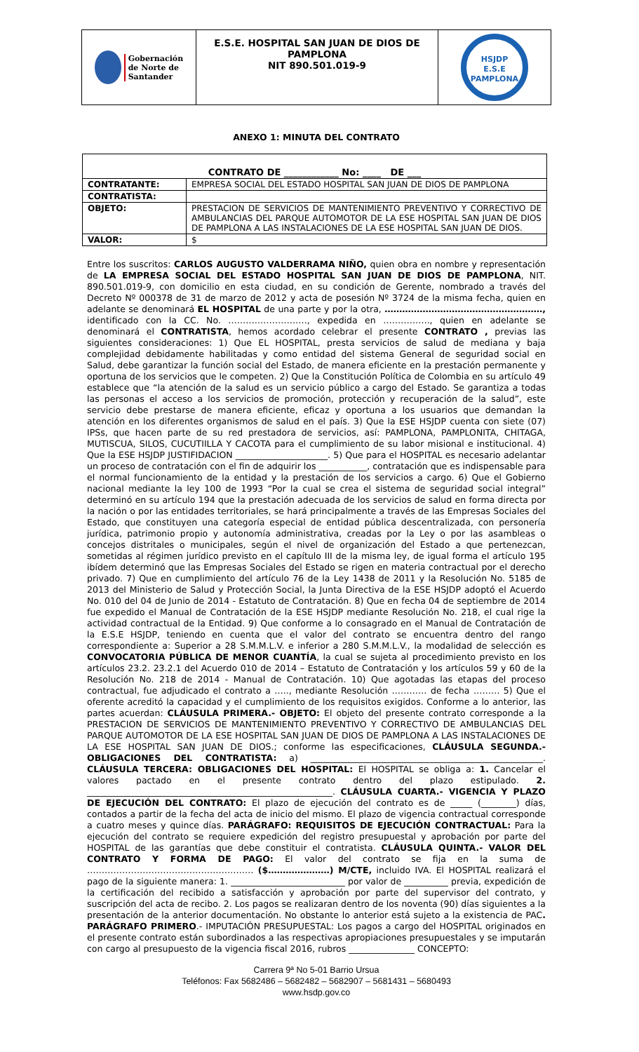| Gobernación de Norte de Santander | E.S.E. HOSPITAL SAN JUAN DE DIOS DE PAMPLONA NIT 890.501.019-9 | HSJDP E.S.E PAMPLONA |
ANEXO 1: MINUTA DEL CONTRATO
| CONTRATO DE ____________ No: ____ DE ___ | |
| CONTRATANTE: | EMPRESA SOCIAL DEL ESTADO HOSPITAL SAN JUAN DE DIOS DE PAMPLONA |
| CONTRATISTA: | |
| OBJETO: | PRESTACION DE SERVICIOS DE MANTENIMIENTO PREVENTIVO Y CORRECTIVO DE AMBULANCIAS DEL PARQUE AUTOMOTOR DE LA ESE HOSPITAL SAN JUAN DE DIOS DE PAMPLONA A LAS INSTALACIONES DE LA ESE HOSPITAL SAN JUAN DE DIOS. |
| VALOR: | $ |
Entre los suscritos: CARLOS AUGUSTO VALDERRAMA NIÑO, quien obra en nombre y representación de LA EMPRESA SOCIAL DEL ESTADO HOSPITAL SAN JUAN DE DIOS DE PAMPLONA, NIT. 890.501.019-9, con domicilio en esta ciudad, en su condición de Gerente, nombrado a través del Decreto Nº 000378 de 31 de marzo de 2012 y acta de posesión Nº 3724 de la misma fecha, quien en adelante se denominará EL HOSPITAL de una parte y por la otra, ………………………………………………, identificado con la CC. No. ………………………, expedida en ……………., quien en adelante se denominará el CONTRATISTA, hemos acordado celebrar el presente CONTRATO , previas las siguientes consideraciones: 1) Que EL HOSPITAL, presta servicios de salud de mediana y baja complejidad debidamente habilitadas y como entidad del sistema General de seguridad social en Salud, debe garantizar la función social del Estado, de manera eficiente en la prestación permanente y oportuna de los servicios que le competen. 2) Que la Constitución Política de Colombia en su artículo 49 establece que “la atención de la salud es un servicio público a cargo del Estado. Se garantiza a todas las personas el acceso a los servicios de promoción, protección y recuperación de la salud”, este servicio debe prestarse de manera eficiente, eficaz y oportuna a los usuarios que demandan la atención en los diferentes organismos de salud en el país. 3) Que la ESE HSJDP cuenta con siete (07) IPSs, que hacen parte de su red prestadora de servicios, así: PAMPLONA, PAMPLONITA, CHITAGA, MUTISCUA, SILOS, CUCUTIILLA Y CACOTA para el cumplimiento de su labor misional e institucional. 4) Que la ESE HSJDP JUSTIFIDACION _____________________. 5) Que para el HOSPITAL es necesario adelantar un proceso de contratación con el fin de adquirir los ___________, contratación que es indispensable para el normal funcionamiento de la entidad y la prestación de los servicios a cargo. 6) Que el Gobierno nacional mediante la ley 100 de 1993 “Por la cual se crea el sistema de seguridad social integral” determinó en su artículo 194 que la prestación adecuada de los servicios de salud en forma directa por la nación o por las entidades territoriales, se hará principalmente a través de las Empresas Sociales del Estado, que constituyen una categoría especial de entidad pública descentralizada, con personería jurídica, patrimonio propio y autonomía administrativa, creadas por la Ley o por las asambleas o concejos distritales o municipales, según el nivel de organización del Estado a que pertenezcan, sometidas al régimen jurídico previsto en el capítulo III de la misma ley, de igual forma el artículo 195 ibídem determinó que las Empresas Sociales del Estado se rigen en materia contractual por el derecho privado. 7) Que en cumplimiento del artículo 76 de la Ley 1438 de 2011 y la Resolución No. 5185 de 2013 del Ministerio de Salud y Protección Social, la Junta Directiva de la ESE HSJDP adoptó el Acuerdo No. 010 del 04 de Junio de 2014 - Estatuto de Contratación. 8) Que en fecha 04 de septiembre de 2014 fue expedido el Manual de Contratación de la ESE HSJDP mediante Resolución No. 218, el cual rige la actividad contractual de la Entidad. 9) Que conforme a lo consagrado en el Manual de Contratación de la E.S.E HSJDP, teniendo en cuenta que el valor del contrato se encuentra dentro del rango correspondiente a: Superior a 28 S.M.M.L.V. e inferior a 280 S.M.M.L.V., la modalidad de selección es CONVOCATORIA PÚBLICA DE MENOR CUANTÍA, la cual se sujeta al procedimiento previsto en los artículos 23.2. 23.2.1 del Acuerdo 010 de 2014 – Estatuto de Contratación y los artículos 59 y 60 de la Resolución No. 218 de 2014 - Manual de Contratación. 10) Que agotadas las etapas del proceso contractual, fue adjudicado el contrato a ….., mediante Resolución ………… de fecha ……… 5) Que el oferente acreditó la capacidad y el cumplimiento de los requisitos exigidos. Conforme a lo anterior, las partes acuerdan: CLÁUSULA PRIMERA.- OBJETO: El objeto del presente contrato corresponde a la PRESTACION DE SERVICIOS DE MANTENIMIENTO PREVENTIVO Y CORRECTIVO DE AMBULANCIAS DEL PARQUE AUTOMOTOR DE LA ESE HOSPITAL SAN JUAN DE DIOS DE PAMPLONA A LAS INSTALACIONES DE LA ESE HOSPITAL SAN JUAN DE DIOS.; conforme las especificaciones, CLÁUSULA SEGUNDA.- OBLIGACIONES DEL CONTRATISTA: a) _____________________________________________________. CLÁUSULA TERCERA: OBLIGACIONES DEL HOSPITAL: El HOSPITAL se obliga a: 1. Cancelar el valores pactado en el presente contrato dentro del plazo estipulado. 2. ________________________________________________________. CLÁUSULA CUARTA.- VIGENCIA Y PLAZO DE EJECUCIÓN DEL CONTRATO: El plazo de ejecución del contrato es de _____ (________) días, contados a partir de la fecha del acta de inicio del mismo. El plazo de vigencia contractual corresponde a cuatro meses y quince días. PARÁGRAFO: REQUISITOS DE EJECUCIÓN CONTRACTUAL: Para la ejecución del contrato se requiere expedición del registro presupuestal y aprobación por parte del HOSPITAL de las garantías que debe constituir el contratista. CLÁUSULA QUINTA.- VALOR DEL CONTRATO Y FORMA DE PAGO: El valor del contrato se fija en la suma de ………………………………………………… ($…………………) M/CTE, incluido IVA. El HOSPITAL realizará el pago de la siguiente manera: 1. __________________________ por valor de __________ previa, expedición de la certificación del recibido a satisfacción y aprobación por parte del supervisor del contrato, y suscripción del acta de recibo. 2. Los pagos se realizaran dentro de los noventa (90) días siguientes a la presentación de la anterior documentación. No obstante lo anterior está sujeto a la existencia de PAC. PARÁGRAFO PRIMERO.- IMPUTACIÓN PRESUPUESTAL: Los pagos a cargo del HOSPITAL originados en el presente contrato están subordinados a las respectivas apropiaciones presupuestales y se imputarán con cargo al presupuesto de la vigencia fiscal 2016, rubros _______________ CONCEPTO:
Carrera 9ª No 5-01 Barrio Ursua
Teléfonos: Fax 5682486 – 5682482 – 5682907 – 5681431 – 5680493
www.hsdp.gov.co